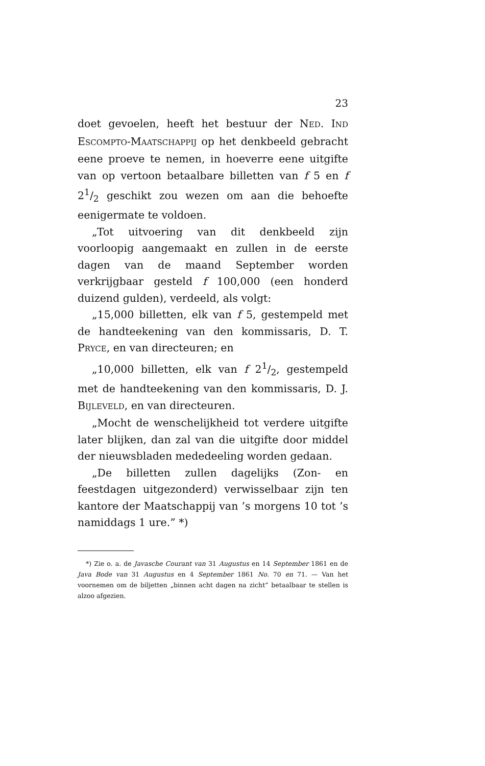23
doet gevoelen, heeft het bestuur der NED. IND ESCOMPTO-MAATSCHAPPIJ op het denkbeeld gebracht eene proeve te nemen, in hoeverre eene uitgifte van op vertoon betaalbare billetten van f 5 en f 21/2 geschikt zou wezen om aan die behoefte eenigermate te voldoen.
„Tot uitvoering van dit denkbeeld zijn voorloopig aangemaakt en zullen in de eerste dagen van de maand September worden verkrijgbaar gesteld f 100,000 (een honderd duizend gulden), verdeeld, als volgt:
„15,000 billetten, elk van f 5, gestempeld met de handteekening van den kommissaris, D. T. PRYCE, en van directeuren; en
„10,000 billetten, elk van f 21/2, gestempeld met de handteekening van den kommissaris, D. J. BIJLEVELD, en van directeuren.
„Mocht de wenschelijkheid tot verdere uitgifte later blijken, dan zal van die uitgifte door middel der nieuwsbladen mededeeling worden gedaan.
„De billetten zullen dagelijks (Zon- en feestdagen uitgezonderd) verwisselbaar zijn ten kantore der Maatschappij van ’s morgens 10 tot ’s namiddags 1 ure.” *)
*) Zie o. a. de Javasche Courant van 31 Augustus en 14 September 1861 en de Java Bode van 31 Augustus en 4 September 1861 No. 70 en 71. — Van het voornemen om de biljetten „binnen acht dagen na zicht” betaalbaar te stellen is alzoo afgezien.